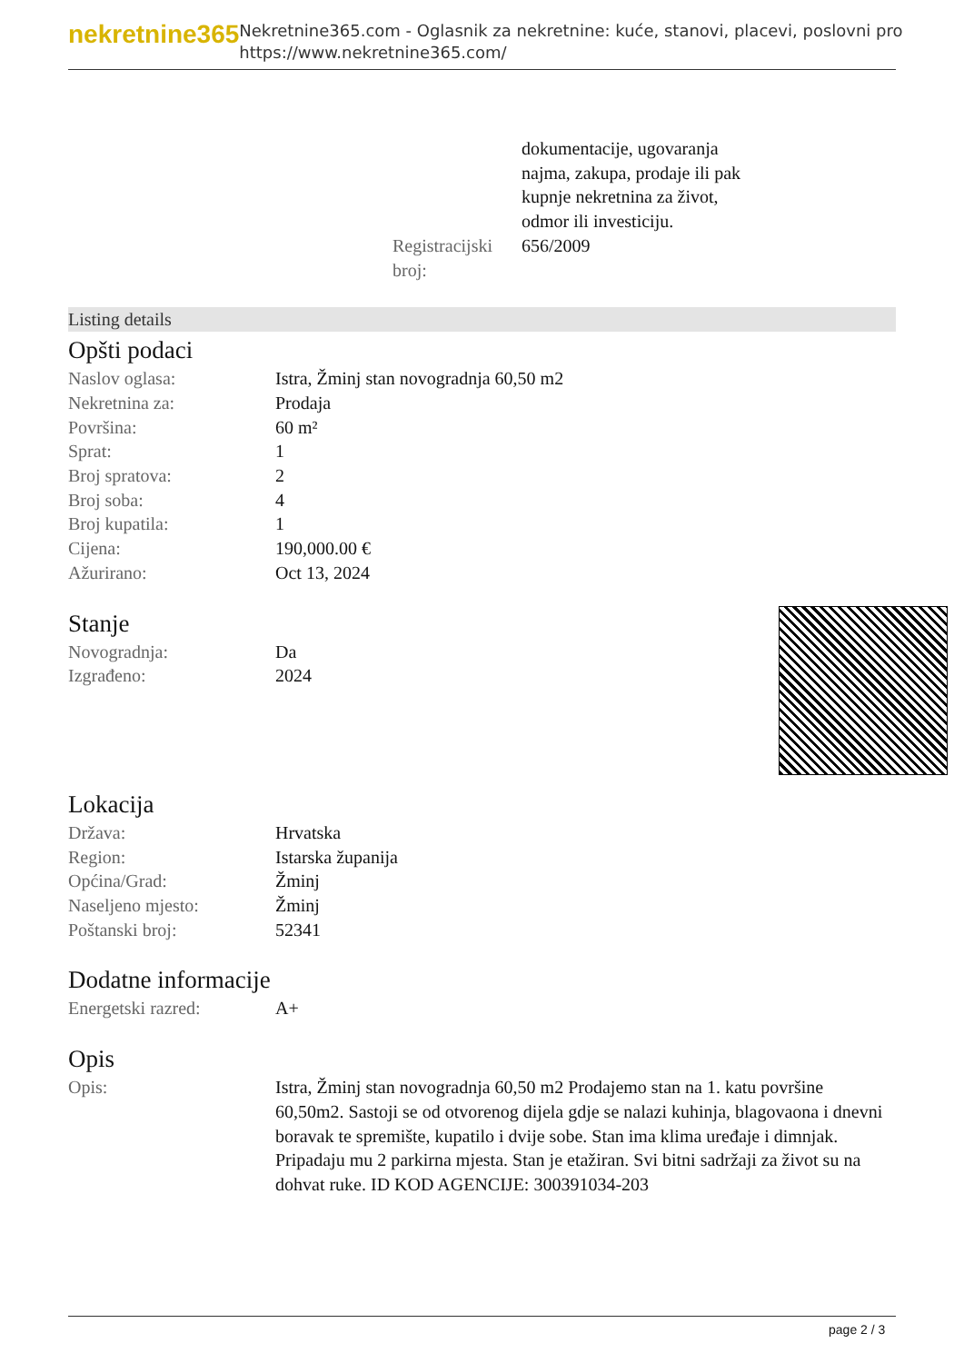nekretnine365
Nekretnine365.com - Oglasnik za nekretnine: kuće, stanovi, placevi, poslovni pro
https://www.nekretnine365.com/
| | dokumentacije, ugovaranja najma, zakupa, prodaje ili pak kupnje nekretnina za život, odmor ili investiciju. |
| Registracijski broj: | 656/2009 |
Listing details
Opšti podaci
| Naslov oglasa: | Istra, Žminj stan novogradnja 60,50 m2 |
| Nekretnina za: | Prodaja |
| Površina: | 60 m² |
| Sprat: | 1 |
| Broj spratova: | 2 |
| Broj soba: | 4 |
| Broj kupatila: | 1 |
| Cijena: | 190,000.00 € |
| Ažurirano: | Oct 13, 2024 |
Stanje
| Novogradnja: | Da |
| Izgrađeno: | 2024 |
Lokacija
| Država: | Hrvatska |
| Region: | Istarska županija |
| Općina/Grad: | Žminj |
| Naseljeno mjesto: | Žminj |
| Poštanski broj: | 52341 |
Dodatne informacije
| Energetski razred: | A+ |
Opis
| Opis: | Istra, Žminj stan novogradnja 60,50 m2 Prodajemo stan na 1. katu površine 60,50m2. Sastoji se od otvorenog dijela gdje se nalazi kuhinja, blagovaona i dnevni boravak te spremište, kupatilo i dvije sobe. Stan ima klima uređaje i dimnjak. Pripadaju mu 2 parkirna mjesta. Stan je etažiran. Svi bitni sadržaji za život su na dohvat ruke. ID KOD AGENCIJE: 300391034-203 |
page 2 / 3